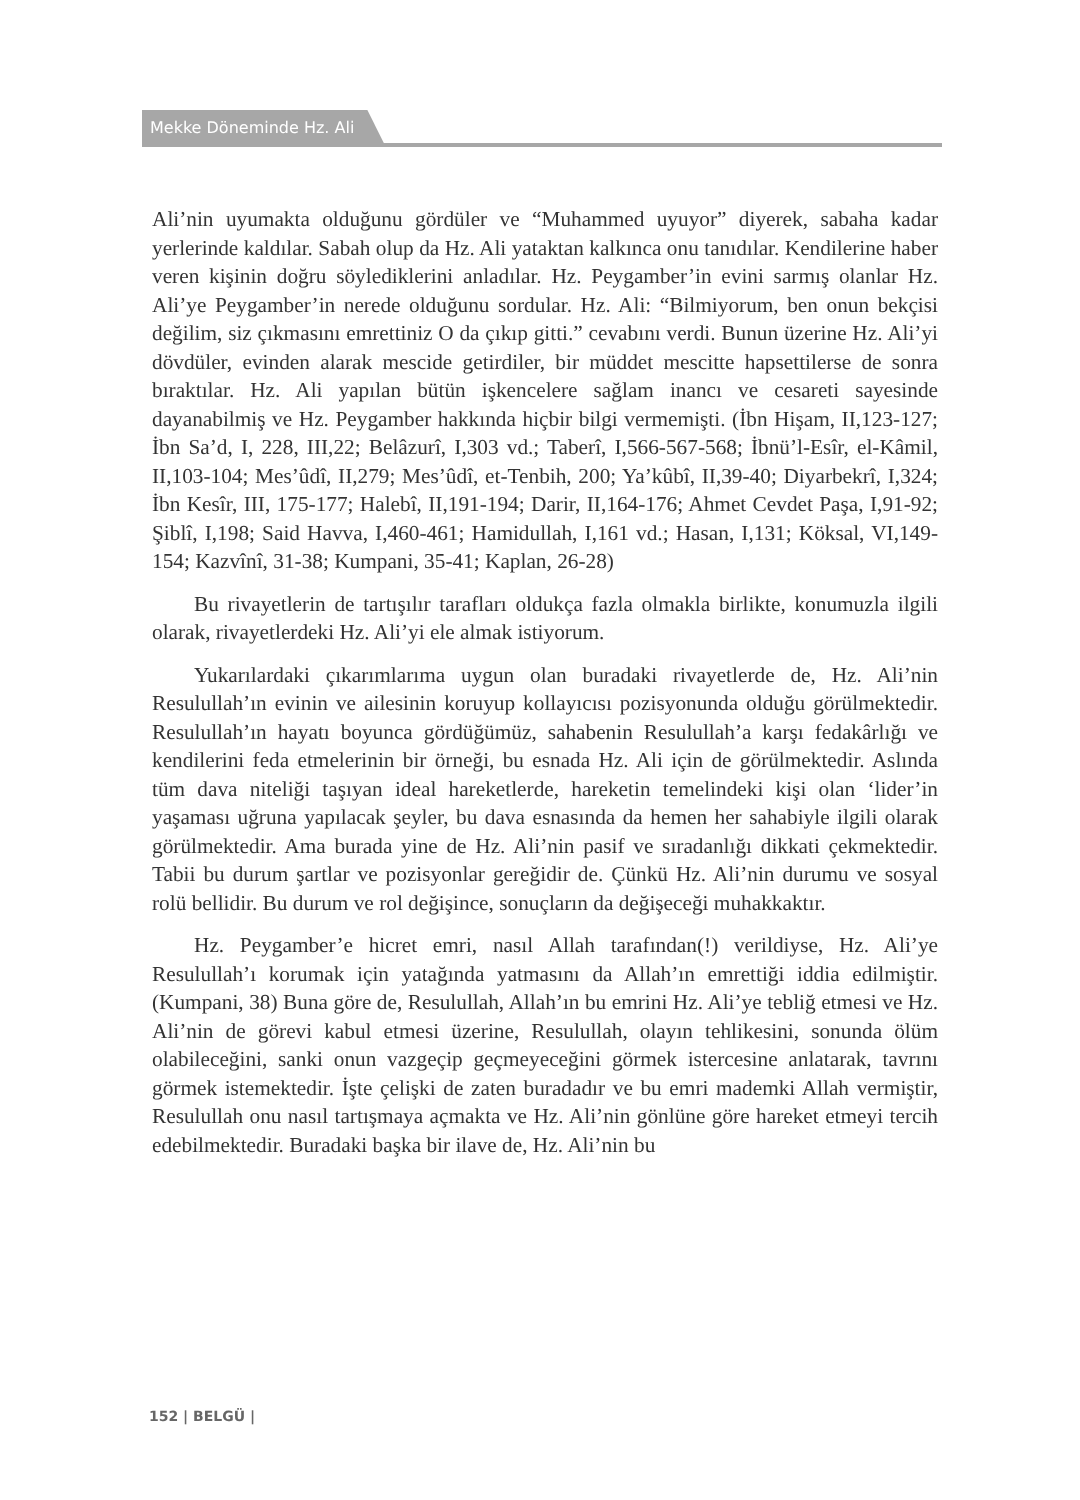Mekke Döneminde Hz. Ali
Ali’nin uyumakta olduğunu gördüler ve “Muhammed uyuyor” diyerek, sabaha kadar yerlerinde kaldılar. Sabah olup da Hz. Ali yataktan kalkınca onu tanıdılar. Kendilerine haber veren kişinin doğru söylediklerini anladılar. Hz. Peygamber’in evini sarmış olanlar Hz. Ali’ye Peygamber’in nerede olduğunu sordular. Hz. Ali: “Bilmiyorum, ben onun bekçisi değilim, siz çıkmasını emrettiniz O da çıkıp gitti.” cevabını verdi. Bunun üzerine Hz. Ali’yi dövdüler, evinden alarak mescide getirdiler, bir müddet mescitte hapsettilerse de sonra bıraktılar. Hz. Ali yapılan bütün işkencelere sağlam inancı ve cesareti sayesinde dayanabilmiş ve Hz. Peygamber hakkında hiçbir bilgi vermemişti. (İbn Hişam, II,123-127; İbn Sa’d, I, 228, III,22; Belâzurî, I,303 vd.; Taberî, I,566-567-568; İbnü’l-Esîr, el-Kâmil, II,103-104; Mes’ûdî, II,279; Mes’ûdî, et-Tenbih, 200; Ya’kûbî, II,39-40; Diyarbekrî, I,324; İbn Kesîr, III, 175-177; Halebî, II,191-194; Darir, II,164-176; Ahmet Cevdet Paşa, I,91-92; Şiblî, I,198; Said Havva, I,460-461; Hamidullah, I,161 vd.; Hasan, I,131; Köksal, VI,149-154; Kazvînî, 31-38; Kumpani, 35-41; Kaplan, 26-28)
Bu rivayetlerin de tartışılır tarafları oldukça fazla olmakla birlikte, konumuzla ilgili olarak, rivayetlerdeki Hz. Ali’yi ele almak istiyorum.
Yukarılardaki çıkarımlarıma uygun olan buradaki rivayetlerde de, Hz. Ali’nin Resulullah’ın evinin ve ailesinin koruyup kollayıcısı pozisyonunda olduğu görülmektedir. Resulullah’ın hayatı boyunca gördüğümüz, sahabenin Resulullah’a karşı fedakârlığı ve kendilerini feda etmelerinin bir örneği, bu esnada Hz. Ali için de görülmektedir. Aslında tüm dava niteliği taşıyan ideal hareketlerde, hareketin temelindeki kişi olan ‘lider’in yaşaması uğruna yapılacak şeyler, bu dava esnasında da hemen her sahabiyle ilgili olarak görülmektedir. Ama burada yine de Hz. Ali’nin pasif ve sıradanlığı dikkati çekmektedir. Tabii bu durum şartlar ve pozisyonlar gereğidir de. Çünkü Hz. Ali’nin durumu ve sosyal rolü bellidir. Bu durum ve rol değişince, sonuçların da değişeceği muhakkaktır.
Hz. Peygamber’e hicret emri, nasıl Allah tarafından(!) verildiyse, Hz. Ali’ye Resulullah’ı korumak için yatağında yatmasını da Allah’ın emrettiği iddia edilmiştir. (Kumpani, 38) Buna göre de, Resulullah, Allah’ın bu emrini Hz. Ali’ye tebliğ etmesi ve Hz. Ali’nin de görevi kabul etmesi üzerine, Resulullah, olayın tehlikesini, sonunda ölüm olabileceğini, sanki onun vazgeçip geçmeyeceğini görmek istercesine anlatarak, tavrını görmek istemektedir. İşte çelişki de zaten buradadır ve bu emri mademki Allah vermiştir, Resulullah onu nasıl tartışmaya açmakta ve Hz. Ali’nin gönlüne göre hareket etmeyi tercih edebilmektedir. Buradaki başka bir ilave de, Hz. Ali’nin bu
152 | BELGÜ |